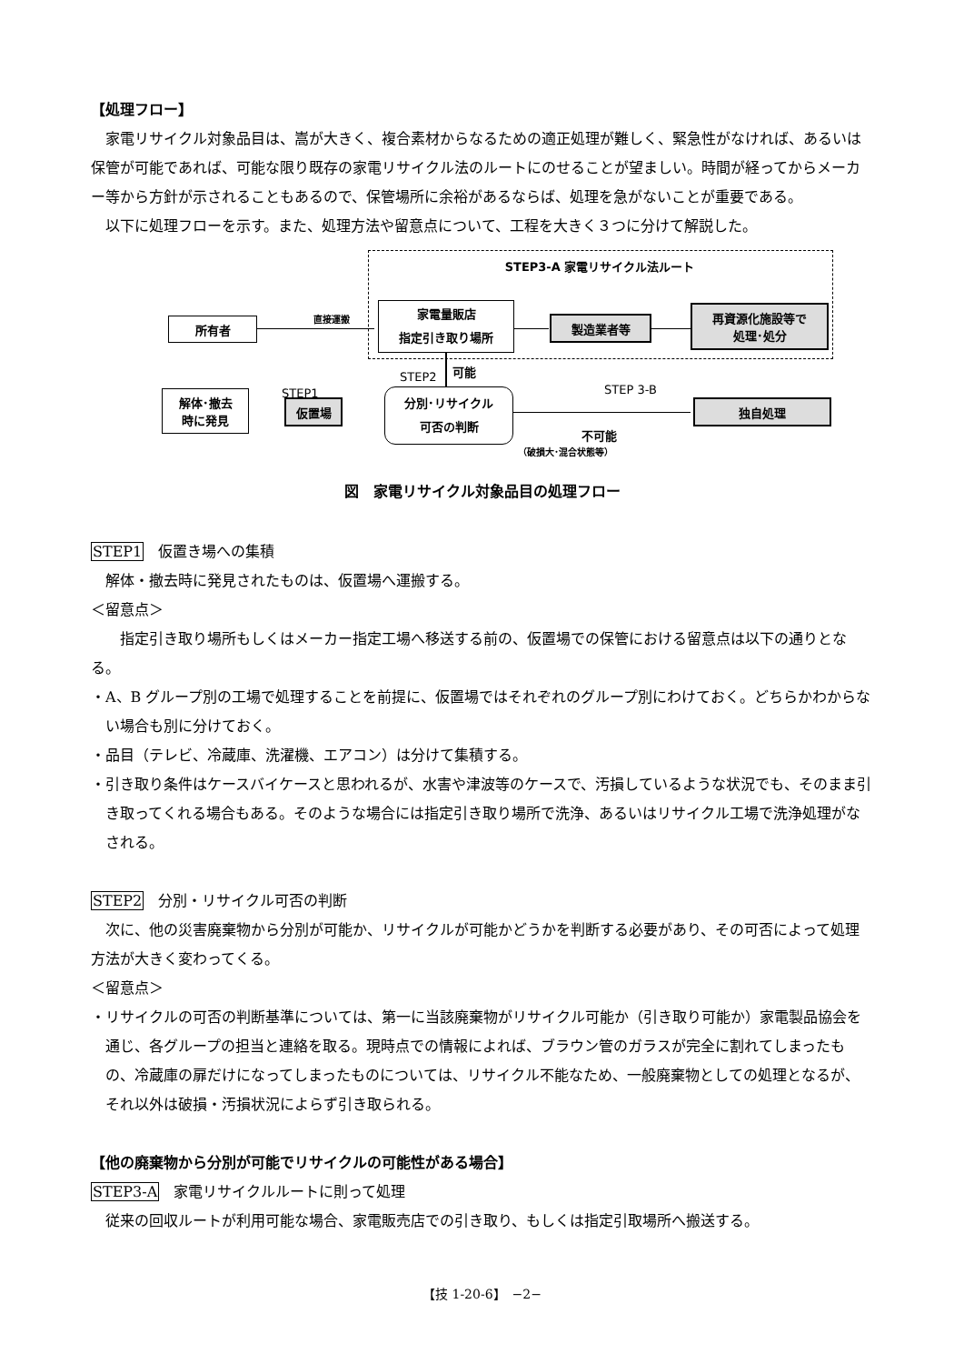【処理フロー】
家電リサイクル対象品目は、嵩が大きく、複合素材からなるための適正処理が難しく、緊急性がなければ、あるいは保管が可能であれば、可能な限り既存の家電リサイクル法のルートにのせることが望ましい。時間が経ってからメーカー等から方針が示されることもあるので、保管場所に余裕があるならば、処理を急がないことが重要である。
以下に処理フローを示す。また、処理方法や留意点について、工程を大きく３つに分けて解説した。
STEP3-A 家電リサイクル法ルート
所有者 直接運搬
家電量販店
指定引き取り場所
製造業者等
再資源化施設等で
処理･処分
可能
STEP2
STEP1 STEP 3-B
解体･撤去
時に発見
仮置場
分別･リサイクル
可否の判断
独自処理
不可能
（破損大･混合状態等）
図　家電リサイクル対象品目の処理フロー
STEP1　仮置き場への集積
解体・撤去時に発見されたものは、仮置場へ運搬する。
＜留意点＞
　指定引き取り場所もしくはメーカー指定工場へ移送する前の、仮置場での保管における留意点は以下の通りとなる。
・A、B グループ別の工場で処理することを前提に、仮置場ではそれぞれのグループ別にわけておく。どちらかわからない場合も別に分けておく。
・品目（テレビ、冷蔵庫、洗濯機、エアコン）は分けて集積する。
・引き取り条件はケースバイケースと思われるが、水害や津波等のケースで、汚損しているような状況でも、そのまま引き取ってくれる場合もある。そのような場合には指定引き取り場所で洗浄、あるいはリサイクル工場で洗浄処理がなされる。
STEP2　分別・リサイクル可否の判断
次に、他の災害廃棄物から分別が可能か、リサイクルが可能かどうかを判断する必要があり、その可否によって処理方法が大きく変わってくる。
＜留意点＞
・リサイクルの可否の判断基準については、第一に当該廃棄物がリサイクル可能か（引き取り可能か）家電製品協会を通じ、各グループの担当と連絡を取る。現時点での情報によれば、ブラウン管のガラスが完全に割れてしまったもの、冷蔵庫の扉だけになってしまったものについては、リサイクル不能なため、一般廃棄物としての処理となるが、それ以外は破損・汚損状況によらず引き取られる。
【他の廃棄物から分別が可能でリサイクルの可能性がある場合】
STEP3-A　家電リサイクルルートに則って処理
従来の回収ルートが利用可能な場合、家電販売店での引き取り、もしくは指定引取場所へ搬送する。
【技 1-20-6】　−2−